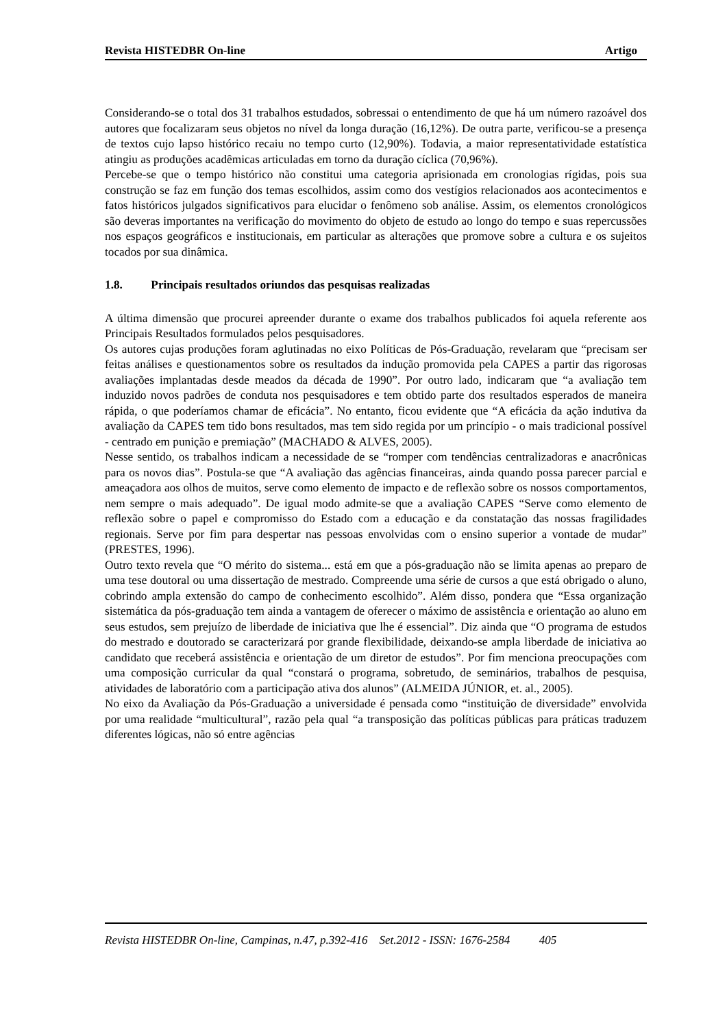Revista HISTEDBR On-line Artigo
Considerando-se o total dos 31 trabalhos estudados, sobressai o entendimento de que há um número razoável dos autores que focalizaram seus objetos no nível da longa duração (16,12%). De outra parte, verificou-se a presença de textos cujo lapso histórico recaiu no tempo curto (12,90%). Todavia, a maior representatividade estatística atingiu as produções acadêmicas articuladas em torno da duração cíclica (70,96%).
Percebe-se que o tempo histórico não constitui uma categoria aprisionada em cronologias rígidas, pois sua construção se faz em função dos temas escolhidos, assim como dos vestígios relacionados aos acontecimentos e fatos históricos julgados significativos para elucidar o fenômeno sob análise. Assim, os elementos cronológicos são deveras importantes na verificação do movimento do objeto de estudo ao longo do tempo e suas repercussões nos espaços geográficos e institucionais, em particular as alterações que promove sobre a cultura e os sujeitos tocados por sua dinâmica.
1.8. Principais resultados oriundos das pesquisas realizadas
A última dimensão que procurei apreender durante o exame dos trabalhos publicados foi aquela referente aos Principais Resultados formulados pelos pesquisadores.
Os autores cujas produções foram aglutinadas no eixo Políticas de Pós-Graduação, revelaram que “precisam ser feitas análises e questionamentos sobre os resultados da indução promovida pela CAPES a partir das rigorosas avaliações implantadas desde meados da década de 1990”. Por outro lado, indicaram que “a avaliação tem induzido novos padrões de conduta nos pesquisadores e tem obtido parte dos resultados esperados de maneira rápida, o que poderíamos chamar de eficácia”. No entanto, ficou evidente que “A eficácia da ação indutiva da avaliação da CAPES tem tido bons resultados, mas tem sido regida por um princípio - o mais tradicional possível - centrado em punição e premiação” (MACHADO & ALVES, 2005).
Nesse sentido, os trabalhos indicam a necessidade de se “romper com tendências centralizadoras e anacrônicas para os novos dias”. Postula-se que “A avaliação das agências financeiras, ainda quando possa parecer parcial e ameaçadora aos olhos de muitos, serve como elemento de impacto e de reflexão sobre os nossos comportamentos, nem sempre o mais adequado”. De igual modo admite-se que a avaliação CAPES “Serve como elemento de reflexão sobre o papel e compromisso do Estado com a educação e da constatação das nossas fragilidades regionais. Serve por fim para despertar nas pessoas envolvidas com o ensino superior a vontade de mudar” (PRESTES, 1996).
Outro texto revela que “O mérito do sistema... está em que a pós-graduação não se limita apenas ao preparo de uma tese doutoral ou uma dissertação de mestrado. Compreende uma série de cursos a que está obrigado o aluno, cobrindo ampla extensão do campo de conhecimento escolhido”. Além disso, pondera que “Essa organização sistemática da pós-graduação tem ainda a vantagem de oferecer o máximo de assistência e orientação ao aluno em seus estudos, sem prejuízo de liberdade de iniciativa que lhe é essencial”. Diz ainda que “O programa de estudos do mestrado e doutorado se caracterizará por grande flexibilidade, deixando-se ampla liberdade de iniciativa ao candidato que receberá assistência e orientação de um diretor de estudos”. Por fim menciona preocupações com uma composição curricular da qual “constará o programa, sobretudo, de seminários, trabalhos de pesquisa, atividades de laboratório com a participação ativa dos alunos” (ALMEIDA JÚNIOR, et. al., 2005).
No eixo da Avaliação da Pós-Graduação a universidade é pensada como “instituição de diversidade” envolvida por uma realidade “multicultural”, razão pela qual “a transposição das políticas públicas para práticas traduzem diferentes lógicas, não só entre agências
Revista HISTEDBR On-line, Campinas, n.47, p.392-416 Set.2012 - ISSN: 1676-2584 405